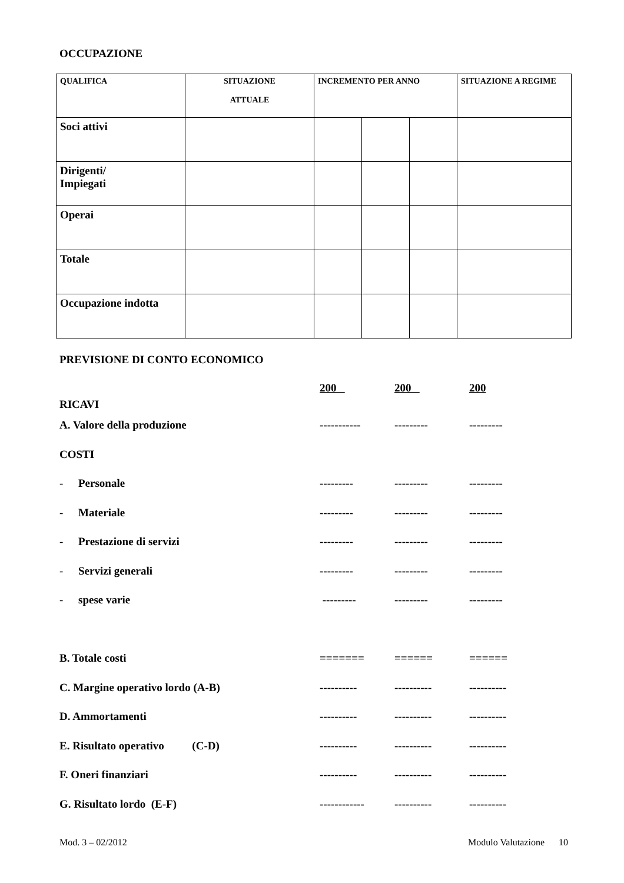OCCUPAZIONE
| QUALIFICA | SITUAZIONE ATTUALE | INCREMENTO PER ANNO | | | SITUAZIONE A REGIME |
| --- | --- | --- | --- | --- | --- |
| Soci attivi | | | | | |
| Dirigenti/ Impiegati | | | | | |
| Operai | | | | | |
| Totale | | | | | |
| Occupazione indotta | | | | | |
PREVISIONE DI CONTO ECONOMICO
| RICAVI | 200 | 200 | 200 |
| A. Valore della produzione | ----------- | --------- | --------- |
| COSTI | | | |
| - Personale | --------- | --------- | --------- |
| - Materiale | --------- | --------- | --------- |
| - Prestazione di servizi | --------- | --------- | --------- |
| - Servizi generali | --------- | --------- | --------- |
| - spese varie | --------- | --------- | --------- |
| B. Totale costi | ======= | ====== | ====== |
| C. Margine operativo lordo (A-B) | ---------- | ---------- | ---------- |
| D. Ammortamenti | ---------- | ---------- | ---------- |
| E. Risultato operativo (C-D) | ---------- | ---------- | ---------- |
| F. Oneri finanziari | ---------- | ---------- | ---------- |
| G. Risultato lordo (E-F) | ------------ | ---------- | ---------- |
Mod. 3 – 02/2012 Modulo Valutazione 10